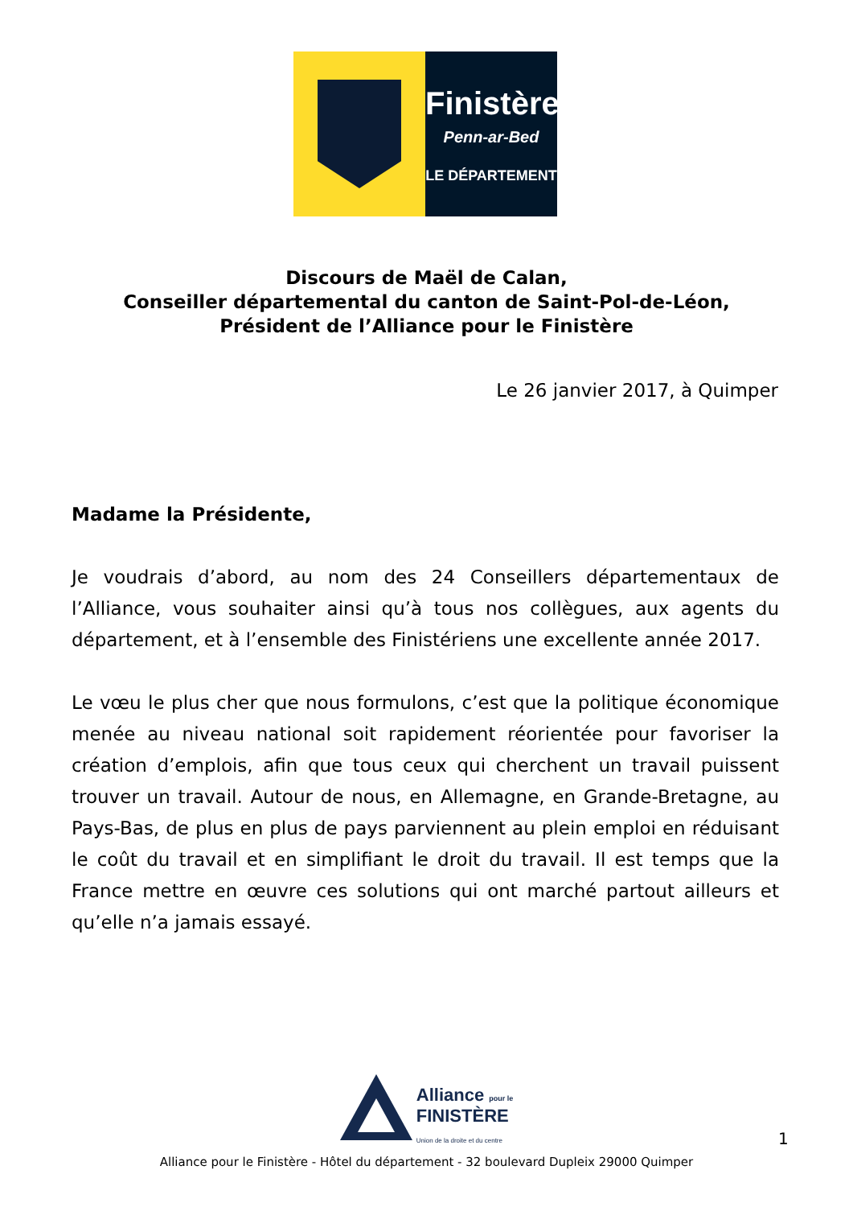Finistère
Penn-ar-Bed
LE DÉPARTEMENT
Discours de Maël de Calan,
Conseiller départemental du canton de Saint-Pol-de-Léon,
Président de l’Alliance pour le Finistère
Le 26 janvier 2017, à Quimper
Madame la Présidente,
Je voudrais d’abord, au nom des 24 Conseillers départementaux de l’Alliance, vous souhaiter ainsi qu’à tous nos collègues, aux agents du département, et à l’ensemble des Finistériens une excellente année 2017.
Le vœu le plus cher que nous formulons, c’est que la politique économique menée au niveau national soit rapidement réorientée pour favoriser la création d’emplois, afin que tous ceux qui cherchent un travail puissent trouver un travail. Autour de nous, en Allemagne, en Grande-Bretagne, au Pays-Bas, de plus en plus de pays parviennent au plein emploi en réduisant le coût du travail et en simplifiant le droit du travail. Il est temps que la France mettre en œuvre ces solutions qui ont marché partout ailleurs et qu’elle n’a jamais essayé.
Alliance pour le
FINISTÈRE
Union de la droite et du centre
1
Alliance pour le Finistère - Hôtel du département - 32 boulevard Dupleix 29000 Quimper